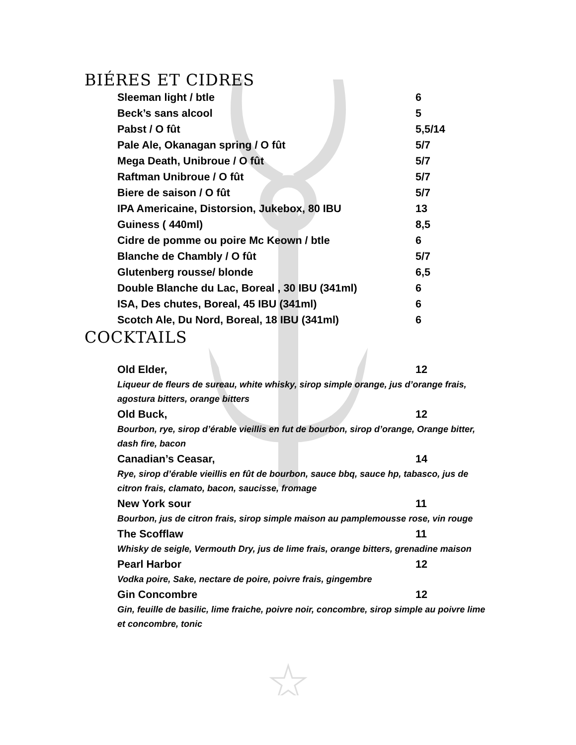BIÉRES ET CIDRES
Sleeman light / btle 6
Beck’s sans alcool 5
Pabst / O fût 5,5/14
Pale Ale, Okanagan spring / O fût 5/7
Mega Death, Unibroue / O fût 5/7
Raftman Unibroue / O fût 5/7
Biere de saison / O fût 5/7
IPA Americaine, Distorsion, Jukebox, 80 IBU 13
Guiness ( 440ml) 8,5
Cidre de pomme ou poire Mc Keown / btle 6
Blanche de Chambly / O fût 5/7
Glutenberg rousse/ blonde 6,5
Double Blanche du Lac, Boreal , 30 IBU (341ml) 6
ISA, Des chutes, Boreal, 45 IBU (341ml) 6
Scotch Ale, Du Nord, Boreal, 18 IBU (341ml) 6
COCKTAILS
Old Elder, 12
Liqueur de fleurs de sureau, white whisky, sirop simple orange, jus d’orange frais, agostura bitters, orange bitters
Old Buck, 12
Bourbon, rye, sirop d’érable vieillis en fut de bourbon, sirop d’orange, Orange bitter, dash fire, bacon
Canadian’s Ceasar, 14
Rye, sirop d’érable vieillis en fût de bourbon, sauce bbq, sauce hp, tabasco, jus de citron frais, clamato, bacon, saucisse, fromage
New York sour 11
Bourbon, jus de citron frais, sirop simple maison au pamplemousse rose, vin rouge
The Scofflaw 11
Whisky de seigle, Vermouth Dry, jus de lime frais, orange bitters, grenadine maison
Pearl Harbor 12
Vodka poire, Sake, nectare de poire, poivre frais, gingembre
Gin Concombre 12
Gin, feuille de basilic, lime fraiche, poivre noir, concombre, sirop simple au poivre lime et concombre, tonic